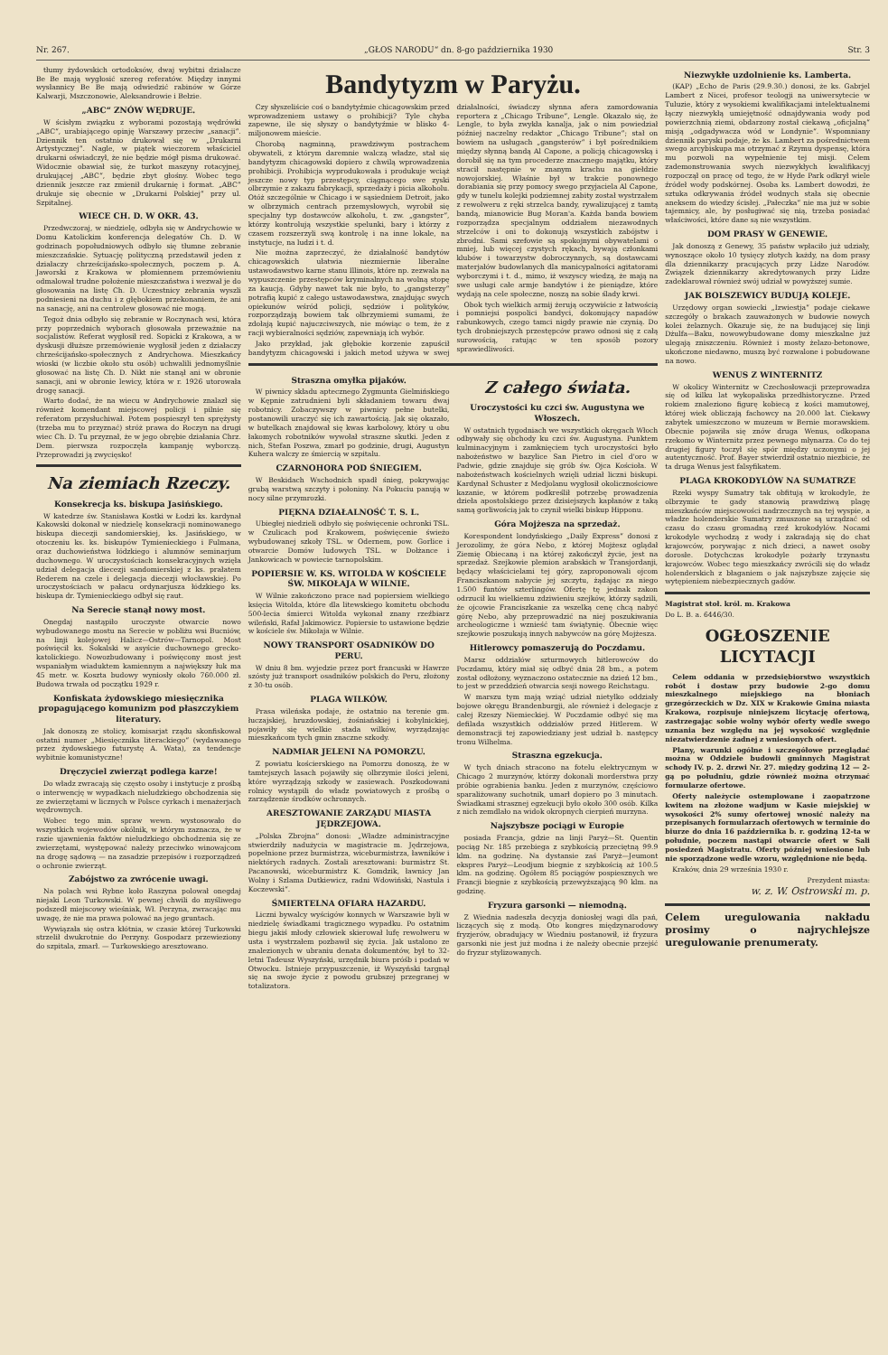Nr. 267. „GŁOS NARODU“ dn. 8-go października 1930 Str. 3
tłumy żydowskich ortodoksów, dwaj wybitni działacze Be Be mają wygłosić szereg referatów. Między innymi wysłannicy Be Be mają odwiedzić rabinów w Górze Kalwarji, Mszczonowie, Aleksandrowie i Bełzie.
„ABC“ ZNÓW WĘDRUJE.
W ścisłym związku z wyborami pozostają wędrówki „ABC“, urabiającego opinję Warszawy przeciw „sanacji“. Dziennik ten ostatnio drukował się w „Drukarni Artystycznej“. Nagle, w piątek wieczorem właściciel drukarni oświadczył, że nie będzie mógł pisma drukować. Widocznie obawiał się, że turkot maszyny rotacyjnej, drukującej „ABC“, będzie zbyt głośny. Wobec tego dziennik jeszcze raz zmienił drukarnię i format. „ABC“ drukuje się obecnie w „Drukarni Polskiej“ przy ul. Szpitalnej.
WIECE CH. D. W OKR. 43.
Przedwczoraj, w niedzielę, odbyła się w Andrychowie w Domu Katolickim konferencja delegatów Ch. D. W godzinach popołudniowych odbyło się tłumne zebranie mieszczańskie. Sytuację polityczną przedstawił jeden z działaczy chrześcijańsko-społecznych, poczem p. A. Jaworski z Krakowa w płomiennem przemówieniu odmalował trudne położenie mieszczaństwa i wezwał je do głosowania na listę Ch. D. Uczestnicy zebrania wyszli podniesieni na duchu i z głębokiem przekonaniem, że ani na sanację, ani na centrolew głosować nie mogą.
Tegoż dnia odbyło się zebranie w Roczynach wsi, która przy poprzednich wyborach głosowała przeważnie na socjalistów. Referat wygłosił red. Sopicki z Krakowa, a w dyskusji dłuższe przemówienie wygłosił jeden z działaczy chrześcijańsko-społecznych z Andrychowa. Mieszkańcy wioski (w liczbie około stu osób) uchwalili jednomyślnie głosować na listę Ch. D. Nikt nie stanął ani w obronie sanacji, ani w obronie lewicy, która w r. 1926 utorowała drogę sanacji.
Warto dodać, że na wiecu w Andrychowie znalazł się również komendant miejscowej policji i pilnie się referatom przysłuchiwał. Potem pospieszył ten sprężysty (trzeba mu to przyznać) stróż prawa do Roczyn na drugi wiec Ch. D. Tu przyznał, że w jego obrębie działania Chrz. Dem. pierwsza rozpoczęła kampanję wyborczą. Przeprowadzi ją zwycięsko!
Na ziemiach Rzeczy.
Konsekrecja ks. biskupa Jasińskiego.
W katedrze św. Stanisława Kostki w Łodzi ks. kardynał Kakowski dokonał w niedzielę konsekracji nominowanego biskupa diecezji sandomierskiej, ks. Jasińskiego, w otoczeniu ks. ks. biskupów Tymienieckiego i Fulmana, oraz duchowieństwa łódzkiego i alumnów seminarjum duchownego. W uroczystościach konsekracyjnych wzięła udział delegacja diecezji sandomierskiej z ks. prałatem Rederem na czele i delegacja diecezji włocławskiej. Po uroczystościach w pałacu ordynarjusza łódzkiego ks. biskupa dr. Tymienieckiego odbył się raut.
Na Serecie stanął nowy most.
Onegdaj nastąpiło uroczyste otwarcie nowo wybudowanego mostu na Serecie w pobliżu wsi Bucniów, na linji kolejowej Halicz—Ostrów—Tarnopol. Most poświęcił ks. Sokalski w asyście duchownego grecko-katolickiego. Nowozbudowany i poświęcony most jest wspaniałym wiaduktem kamiennym a największy łuk ma 45 metr. w. Koszta budowy wyniosły około 760.000 zł. Budowa trwała od początku 1929 r.
Konfiskata żydowskiego miesięcznika propagującego komunizm pod płaszczykiem literatury.
Jak donoszą ze stolicy, komisarjat rządu skonfiskował ostatni numer „Miesięcznika literackiego“ (wydawanego przez żydowskiego futurystę A. Wata), za tendencje wybitnie komunistyczne!
Dręczyciel zwierząt podlega karze!
Do władz zwracają się często osoby i instytucje z prośbą o interwencję w wypadkach nieludzkiego obchodzenia się ze zwierzętami w licznych w Polsce cyrkach i menażerjach wędrownych.
Wobec tego min. spraw wewn. wystosowało do wszystkich wojewodów okólnik, w którym zaznacza, że w razie ujawnienia faktów nieludzkiego obchodzenia się ze zwierzętami, występować należy przeciwko winowajcom na drogę sądową — na zasadzie przepisów i rozporządzeń o ochronie zwierząt.
Zabójstwo za zwrócenie uwagi.
Na polach wsi Rybne koło Raszyna polował onegdaj niejaki Leon Turkowski. W pewnej chwili do myśliwego podszedł miejscowy wieśniak, Wł. Perzyna, zwracając mu uwagę, że nie ma prawa polować na jego gruntach.
Wywiązała się ostra kłótnia, w czasie której Turkowski strzelił dwukrotnie do Perzyny. Gospodarz przewieziony do szpitala, zmarł. — Turkowskiego aresztowano.
Bandytyzm w Paryżu.
Czy słyszeliście coś o bandytyźmie chicagowskim przed wprowadzeniem ustawy o prohibicji? Tyle chyba zapewne, ile się słyszy o bandytyźmie w blisko 4-miljonowem mieście.
Chorobą nagminną, prawdziwym postrachem obywateli, z którym daremnie walczą władze, stał się bandytyzm chicagowski dopiero z chwilą wprowadzenia prohibicji. Prohibicja wyprodukowała i produkuje wciąż jeszcze nowy typ przestępcy, ciągnącego swe zyski olbrzymie z zakazu fabrykacji, sprzedaży i picia alkoholu. Otóż szczególnie w Chicago i w sąsiedniem Detroit, jako w olbrzymich centrach przemysłowych, wyrobił się specjalny typ dostawców alkoholu, t. zw. „gangster“, którzy kontrolują wszystkie spelunki, bary i którzy z czasem rozszerzyli swą kontrolę i na inne lokale, na instytucje, na ludzi i t. d.
Nie można zaprzeczyć, że działalność bandytów chicagowskich ułatwia niezmiernie liberalne ustawodawstwo karne stanu Illinois, które np. zezwala na wypuszczenie przestępców kryminalnych na wolną stopę za kaucją. Gdyby nawet tak nie było, to „gangsterzy“ potrafią kupić z całego ustawodawstwa, znajdując swych opiekunów wśród policji, sędziów i polityków, rozporządzają bowiem tak olbrzymiemi sumami, że zdołają kupić najuczciwszych, nie mówiąc o tem, że z racji wybieralności sędziów, zapewniają ich wybór.
Jako przykład, jak głębokie korzenie zapuścił bandytyzm chicagowski i jakich metod używa w swej działalności, świadczy słynna afera zamordowania reportera z „Chicago Tribune“, Lengle. Okazało się, że Lengle, to była zwykła kanalja, jak o nim powiedział później naczelny redaktor „Chicago Tribune“; stał on bowiem na usługach „gangsterów“ i był pośrednikiem między słynną bandą Al Capone, a policją chicagowską i dorobił się na tym procederze znacznego majątku, który stracił następnie w znanym krachu na giełdzie nowojorskiej. Właśnie był w trakcie ponownego dorabiania się przy pomocy swego przyjaciela Al Capone, gdy w tunelu kolejki podziemnej zabity został wystrzałem z rewolweru z ręki strzelca bandy, rywalizującej z tamtą bandą, mianowicie Bug Moran'a. Każda banda bowiem rozporządza specjalnym oddziałem niezawodnych strzelców i oni to dokonują wszystkich zabójstw i zbrodni. Sami szefowie są spokojnymi obywatelami o mniej, lub więcej czystych rękach, bywają członkami klubów i towarzystw dobroczynnych, są dostawcami materjałów budowlanych dla manicypalności agitatorami wyborczymi i t. d., mimo, iż wszyscy wiedzą, że mają na swe usługi całe armje bandytów i że pieniądze, które wydają na cele społeczne, noszą na sobie ślady krwi.
Obok tych wielkich armij żerują oczywiście z łatwością i pomniejsi pospolici bandyci, dokonujący napadów rabunkowych, czego tamci nigdy prawie nie czynią. Do tych drobniejszych przestępców prawo odnosi się z całą surowością, ratując w ten sposób pozory sprawiedliwości.
Straszna omyłka pijaków.
W piwnicy składu aptecznego Zygmunta Gielmińskiego w Kępnie zatrudnieni byli składaniem towaru dwaj robotnicy. Zobaczywszy w piwnicy pełne butelki, postanowili uraczyć się ich zawartością. Jak się okazało, w butelkach znajdował się kwas karbolowy, który u obu łakomych robotników wywołał straszne skutki. Jeden z nich, Stefan Poszwa, zmarł po godzinie, drugi, Augustyn Kuhera walczy ze śmiercią w szpitalu.
CZARNOHORA POD ŚNIEGIEM.
W Beskidach Wschodnich spadł śnieg, pokrywając grubą warstwą szczyty i połoniny. Na Pokuciu panują w nocy silne przymrozki.
PIĘKNA DZIAŁALNOŚĆ T. S. L.
Ubiegłej niedzieli odbyło się poświęcenie ochronki TSL. w Czulicach pod Krakowem, poświęcenie świeżo wybudowanej szkoły TSL. w Odernem, pow. Gorlice i otwarcie Domów ludowych TSL. w Dołżance i Jankowicach w powiecie tarnopolskim.
POPIERSIE W. KS. WITOLDA W KOŚCIELE ŚW. MIKOŁAJA W WILNIE.
W Wilnie zakończono prace nad popiersiem wielkiego księcia Witolda, które dla litewskiego komitetu obchodu 500-lecia śmierci Witolda wykonał znany rzeźbiarz wileński, Rafał Jakimowicz. Popiersie to ustawione będzie w kościele św. Mikołaja w Wilnie.
NOWY TRANSPORT OSADNIKÓW DO PERU.
W dniu 8 bm. wyjedzie przez port francuski w Hawrze szósty już transport osadników polskich do Peru, złożony z 30-tu osób.
PLAGA WILKÓW.
Prasa wileńska podaje, że ostatnio na terenie gm. łuczajskiej, hruzdowskiej, żośniańskiej i kobylnickiej, pojawiły się wielkie stada wilków, wyrządzając mieszkańcom tych gmin znaczne szkody.
NADMIAR JELENI NA POMORZU.
Z powiatu kościerskiego na Pomorzu donoszą, że w tamtejszych lasach pojawiły się olbrzymie ilości jeleni, które wyrządzają szkody w zasiewach. Poszkodowani rolnicy wystąpili do władz powiatowych z prośbą o zarządzenie środków ochronnych.
ARESZTOWANIE ZARZĄDU MIASTA JĘDRZEJOWA.
„Polska Zbrojna“ donosi: „Władze administracyjne stwierdziły nadużycia w magistracie m. Jędrzejowa, popełnione przez burmistrza, wiceburmistrza, ławników i niektórych radnych. Zostali aresztowani: burmistrz St. Pacanowski, wiceburmistrz K. Gomdzik, ławnicy Jan Wolny i Szlama Dutkiewicz, radni Wdowiński, Nastula i Koczewski“.
ŚMIERTELNA OFIARA HAZARDU.
Liczni bywalcy wyścigów konnych w Warszawie byli w niedzielę świadkami tragicznego wypadku. Po ostatnim biegu jakiś młody człowiek skierował lufę rewolweru w usta i wystrzałem pozbawił się życia. Jak ustalono ze znalezionych w ubraniu denata dokumentów, był to 32-letni Tadeusz Wyszyński, urzędnik biura próśb i podań w Otwocku. Istnieje przypuszczenie, iż Wyszyński targnął się na swoje życie z powodu grubszej przegranej w totalizatora.
Z całego świata.
Uroczystości ku czci św. Augustyna we Włoszech.
W ostatnich tygodniach we wszystkich okręgach Włoch odbywały się obchody ku czci św. Augustyna. Punktem kulminacyjnym i zamknięciem tych uroczystości było nabożeństwo w bazylice San Pietro in ciel d'oro w Padwie, gdzie znajduje się grób św. Ojca Kościoła. W nabożeństwach kościelnych wzięli udział liczni biskupi. Kardynał Schuster z Medjolanu wygłosił okolicznościowe kazanie, w którem podkreślił potrzebę prowadzenia dzieła apostolskiego przez dzisiejszych kapłanów z taką samą gorliwością jak to czynił wielki biskup Hipponu.
Góra Mojżesza na sprzedaż.
Korespondent londyńskiego „Daily Express“ donosi z Jerozolimy, że góra Nebo, z której Mojżesz oglądał Ziemię Obiecaną i na której zakończył życie, jest na sprzedaż. Szejkowie plemion arabskich w Transjordanji, będący właścicielami tej góry, zaproponowali ojcom Franciszkanom nabycie jej szczytu, żądając za niego 1.500 funtów szterlingów. Ofertę tę jednak zakon odrzucił ku wielkiemu zdziwieniu szejków, którzy sądzili, że ojcowie Franciszkanie za wszelką cenę chcą nabyć górę Nebo, aby przeprowadzić na niej poszukiwania archeologiczne i wznieść tam świątynię. Obecnie więc szejkowie poszukają innych nabywców na górę Mojżesza.
Hitlerowcy pomaszerują do Poczdamu.
Marsz oddziałów szturmowych hitlerowców do Poczdamu, który miał się odbyć dnia 28 bm., a potem został odłożony, wyznaczono ostatecznie na dzień 12 bm., to jest w przeddzień otwarcia sesji nowego Reichstagu.
W marszu tym mają wziąć udział nietylko oddziały bojowe okręgu Brandenburgji, ale również i delegacje z całej Rzeszy Niemieckiej. W Poczdamie odbyć się ma defilada wszystkich oddziałów przed Hitlerem. W demonstracji tej zapowiedziany jest udział b. następcy tronu Wilhelma.
Straszna egzekucja.
W tych dniach stracono na fotelu elektrycznym w Chicago 2 murzynów, którzy dokonali morderstwa przy próbie ograbienia banku. Jeden z murzynów, częściowo sparaliżowany suchotnik, umarł dopiero po 3 minutach. Świadkami strasznej egzekucji było około 300 osób. Kilka z nich zemdlało na widok okropnych cierpień murzyna.
Najszybsze pociągi w Europie
posiada Francja, gdzie na linji Paryż—St. Quentin pociąg Nr. 185 przebiega z szybkością przeciętną 99.9 klm. na godzinę. Na dystansie zaś Paryż—Jeumont ekspres Paryż—Leodjum biegnie z szybkością aż 100.5 klm. na godzinę. Ogółem 85 pociągów pospiesznych we Francji biegnie z szybkością przewyższającą 90 klm. na godzinę.
Fryzura garsonki — niemodną.
Z Wiednia nadeszła decyzja doniosłej wagi dla pań, liczących się z modą. Oto kongres międzynarodowy fryzjerów, obradujący w Wiedniu postanowił, iż fryzura garsonki nie jest już modna i że należy obecnie przejść do fryzur stylizowanych.
Niezwykłe uzdolnienie ks. Lamberta.
(KAP) „Echo de Paris (29.9.30.) donosi, że ks. Gabrjel Lambert z Nicei, profesor teologji na uniwersytecie w Tuluzie, który z wysokiemi kwalifikacjami intelektualnemi łączy niezwykłą umiejętność odnajdywania wody pod powierzchnią ziemi, obdarzony został ciekawą „oficjalną“ misją „odgadywacza wód w Londynie“. Wspomniany dziennik paryski podaje, że ks. Lambert za pośrednictwem swego arcybiskupa ma otrzymać z Rzymu dyspensę, która mu pozwoli na wypełnienie tej misji. Celem zademonstrowania swych niezwykłych kwalifikacyj rozpoczął on pracę od tego, że w Hyde Park odkrył wiele źródeł wody podskórnej. Osoba ks. Lambert dowodzi, że sztuka odkrywania źródeł wodnych stała się obecnie aneksem do wiedzy ścisłej. „Pałeczka“ nie ma już w sobie tajemnicy, ale, by posługiwać się nią, trzeba posiadać właściwości, które dane są nie wszystkim.
DOM PRASY W GENEWIE.
Jak donoszą z Genewy, 35 państw wpłaciło już udziały, wynoszące około 10 tysięcy złotych każdy, na dom prasy dla dziennikarzy pracujących przy Lidze Narodów. Związek dziennikarzy akredytowanych przy Lidze zadeklarował również swój udział w powyższej sumie.
JAK BOLSZEWICY BUDUJĄ KOLEJE.
Urzędowy organ sowiecki „Izwiestja“ podaje ciekawe szczegóły o brakach zauważonych w budowie nowych kolei żelaznych. Okazuje się, że na budującej się linji Dżulfa—Baku, nowowybudowane domy mieszkalne już ulegają zniszczeniu. Również i mosty żelazo-betonowe, ukończone niedawno, muszą być rozwalone i pobudowane na nowo.
WENUS Z WINTERNITZ
W okolicy Winternitz w Czechosłowacji przeprowadza się od kilku lat wykopaliska przedhistoryczne. Przed rokiem znaleziono figurę kobiecą z kości mamutowej, której wiek obliczają fachowcy na 20.000 lat. Ciekawy zabytek umieszczono w muzeum w Bernie morawskiem. Obecnie pojawiła się znów druga Wenus, odkopana rzekomo w Winternitz przez pewnego młynarza. Co do tej drugiej figury toczył się spór między uczonymi o jej autentyczność. Prof. Bayer stwierdził ostatnio niezbicie, że ta druga Wenus jest falsyfikatem.
PLAGA KROKODYLÓW NA SUMATRZE
Rzeki wyspy Sumatry tak obfitują w krokodyle, że olbrzymie te gady stanowią prawdziwą plagę mieszkańców miejscowości nadrzecznych na tej wyspie, a władze holenderskie Sumatry zmuszone są urządzać od czasu do czasu gromadną rzeź krokodylów. Nocami krokodyle wychodzą z wody i zakradają się do chat krajowców, porywając z nich dzieci, a nawet osoby dorosłe. Dotychczas krokodyle pożarły trzynastu krajowców. Wobec tego mieszkańcy zwrócili się do władz holenderskich z błaganiem o jak najszybsze zajęcie się wytępieniem niebezpiecznych gadów.
Magistrat stoł. król. m. Krakowa
Do L. B. a. 6446/30.
OGŁOSZENIE LICYTACJI
Celem oddania w przedsiębiorstwo wszystkich robót i dostaw przy budowie 2-go domu mieszkalnego miejskiego na błoniach grzegórzeckich w Dz. XIX w Krakowie Gmina miasta Krakowa, rozpisuje niniejszem licytację ofertową, zastrzegając sobie wolny wybór oferty wedle swego uznania bez względu na jej wysokość względnie niezatwierdzenie żadnej z wniesionych ofert.
Plany, warunki ogólne i szczegółowe przeglądać można w Oddziele budowli gminnych Magistrat schody IV. p. 2. drzwi Nr. 27. między godziną 12 — 2-gą po południu, gdzie również można otrzymać formularze ofertowe.
Oferty należycie ostemplowane i zaopatrzone kwitem na złożone wadjum w Kasie miejskiej w wysokości 2% sumy ofertowej wnosić należy na przepisanych formularzach ofertowych w terminie do biurze do dnia 16 października b. r. godziną 12-ta w południe, poczem nastąpi otwarcie ofert w Sali posiedzeń Magistratu. Oferty później wniesione lub nie sporządzone wedle wzoru, względnione nie będą.
Kraków, dnia 29 września 1930 r.
Prezydent miasta:
w. z. W. Ostrowski m. p.
Celem uregulowania nakładu prosimy o najrychlejsze uregulowanie prenumeraty.